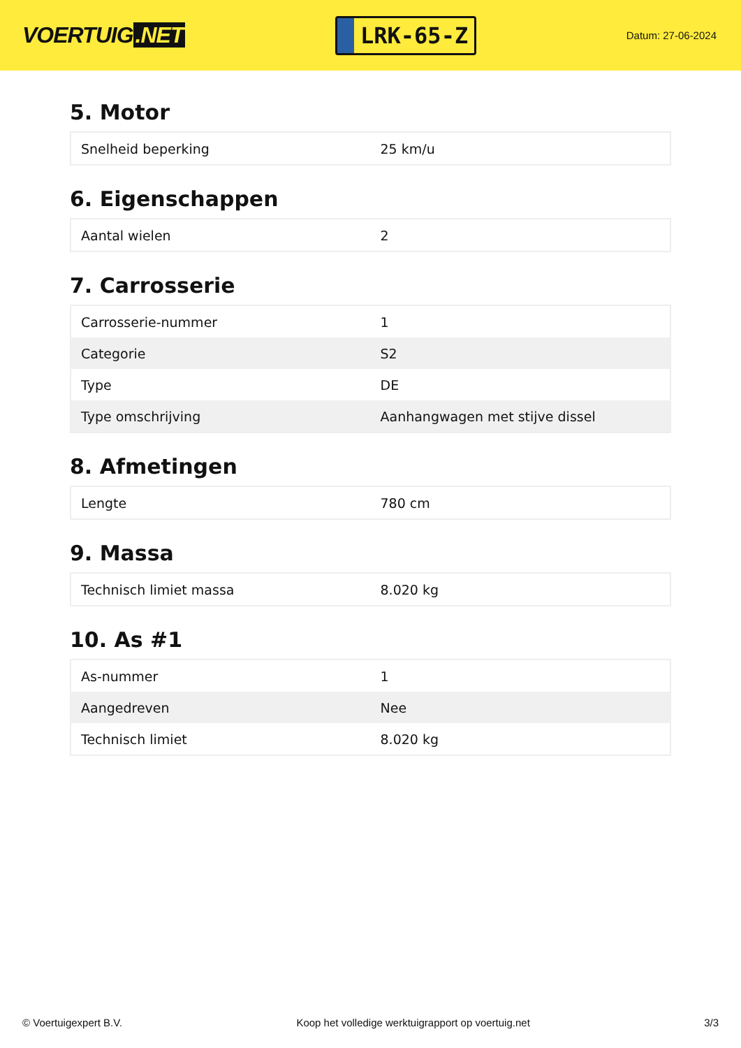VOERTUIG.NET
LRK-65-Z
Datum: 27-06-2024
5. Motor
| Snelheid beperking | 25 km/u |
6. Eigenschappen
| Aantal wielen | 2 |
7. Carrosserie
| Carrosserie-nummer | 1 |
| Categorie | S2 |
| Type | DE |
| Type omschrijving | Aanhangwagen met stijve dissel |
8. Afmetingen
| Lengte | 780 cm |
9. Massa
| Technisch limiet massa | 8.020 kg |
10. As #1
| As-nummer | 1 |
| Aangedreven | Nee |
| Technisch limiet | 8.020 kg |
© Voertuigexpert B.V. Koop het volledige werktuigrapport op voertuig.net 3/3